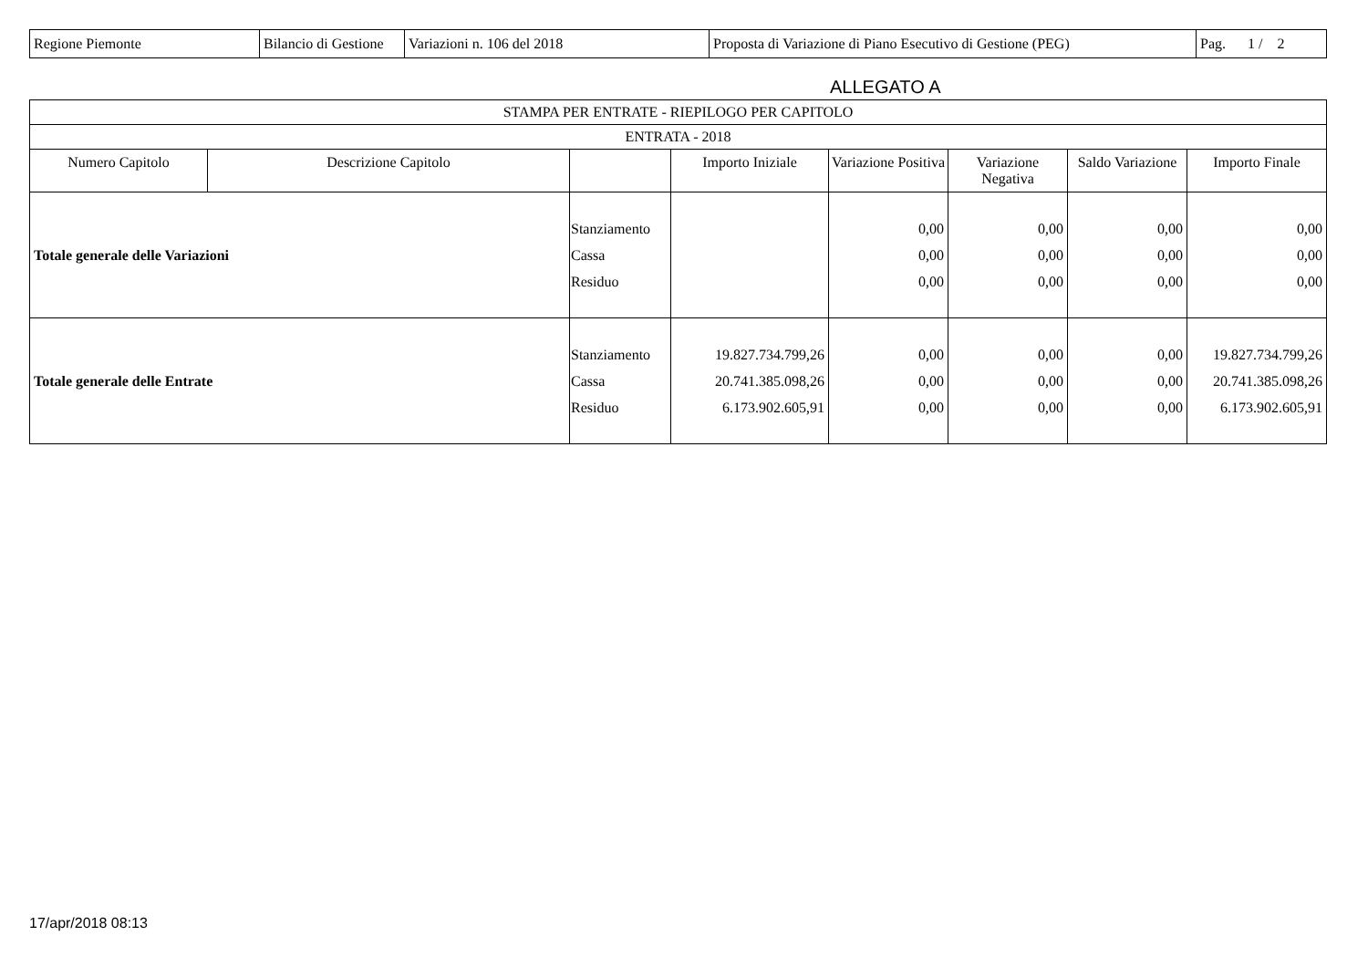| Regione Piemonte | Bilancio di Gestione | Variazioni n. 106 del 2018 | Proposta di Variazione di Piano Esecutivo di Gestione (PEG) | Pag. 1 / 2 |
ALLEGATO A
| STAMPA PER ENTRATE - RIEPILOGO PER CAPITOLO | | | | | | | |
| --- | --- | --- | --- | --- | --- | --- | --- |
| ENTRATA - 2018 | | | | | | | |
| Numero Capitolo | Descrizione Capitolo | | Importo Iniziale | Variazione Positiva | Variazione Negativa | Saldo Variazione | Importo Finale |
| Totale generale delle Variazioni | | Stanziamento Cassa Residuo | | 0,00 0,00 0,00 | 0,00 0,00 0,00 | 0,00 0,00 0,00 | 0,00 0,00 0,00 |
| Totale generale delle Entrate | | Stanziamento Cassa Residuo | 19.827.734.799,26 20.741.385.098,26 6.173.902.605,91 | 0,00 0,00 0,00 | 0,00 0,00 0,00 | 0,00 0,00 0,00 | 19.827.734.799,26 20.741.385.098,26 6.173.902.605,91 |
17/apr/2018 08:13